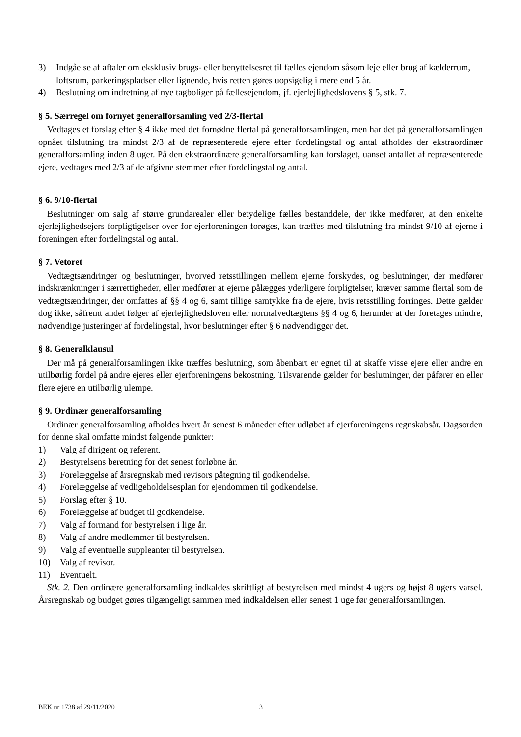3) Indgåelse af aftaler om eksklusiv brugs- eller benyttelsesret til fælles ejendom såsom leje eller brug af kælderrum, loftsrum, parkeringspladser eller lignende, hvis retten gøres uopsigelig i mere end 5 år.
4) Beslutning om indretning af nye tagboliger på fællesejendom, jf. ejerlejlighedslovens § 5, stk. 7.
§ 5. Særregel om fornyet generalforsamling ved 2/3-flertal
Vedtages et forslag efter § 4 ikke med det fornødne flertal på generalforsamlingen, men har det på generalforsamlingen opnået tilslutning fra mindst 2/3 af de repræsenterede ejere efter fordelingstal og antal afholdes der ekstraordinær generalforsamling inden 8 uger. På den ekstraordinære generalforsamling kan forslaget, uanset antallet af repræsenterede ejere, vedtages med 2/3 af de afgivne stemmer efter fordelingstal og antal.
§ 6. 9/10-flertal
Beslutninger om salg af større grundarealer eller betydelige fælles bestanddele, der ikke medfører, at den enkelte ejerlejlighedsejers forpligtigelser over for ejerforeningen forøges, kan træffes med tilslutning fra mindst 9/10 af ejerne i foreningen efter fordelingstal og antal.
§ 7. Vetoret
Vedtægtsændringer og beslutninger, hvorved retsstillingen mellem ejerne forskydes, og beslutninger, der medfører indskrænkninger i særrettigheder, eller medfører at ejerne pålægges yderligere forpligtelser, kræver samme flertal som de vedtægtsændringer, der omfattes af §§ 4 og 6, samt tillige samtykke fra de ejere, hvis retsstilling forringes. Dette gælder dog ikke, såfremt andet følger af ejerlejlighedsloven eller normalvedtægtens §§ 4 og 6, herunder at der foretages mindre, nødvendige justeringer af fordelingstal, hvor beslutninger efter § 6 nødvendiggør det.
§ 8. Generalklausul
Der må på generalforsamlingen ikke træffes beslutning, som åbenbart er egnet til at skaffe visse ejere eller andre en utilbørlig fordel på andre ejeres eller ejerforeningens bekostning. Tilsvarende gælder for beslutninger, der påfører en eller flere ejere en utilbørlig ulempe.
§ 9. Ordinær generalforsamling
Ordinær generalforsamling afholdes hvert år senest 6 måneder efter udløbet af ejerforeningens regnskabsår. Dagsorden for denne skal omfatte mindst følgende punkter:
1) Valg af dirigent og referent.
2) Bestyrelsens beretning for det senest forløbne år.
3) Forelæggelse af årsregnskab med revisors påtegning til godkendelse.
4) Forelæggelse af vedligeholdelsesplan for ejendommen til godkendelse.
5) Forslag efter § 10.
6) Forelæggelse af budget til godkendelse.
7) Valg af formand for bestyrelsen i lige år.
8) Valg af andre medlemmer til bestyrelsen.
9) Valg af eventuelle suppleanter til bestyrelsen.
10) Valg af revisor.
11) Eventuelt.
Stk. 2. Den ordinære generalforsamling indkaldes skriftligt af bestyrelsen med mindst 4 ugers og højst 8 ugers varsel. Årsregnskab og budget gøres tilgængeligt sammen med indkaldelsen eller senest 1 uge før generalforsamlingen.
BEK nr 1738 af 29/11/2020 3